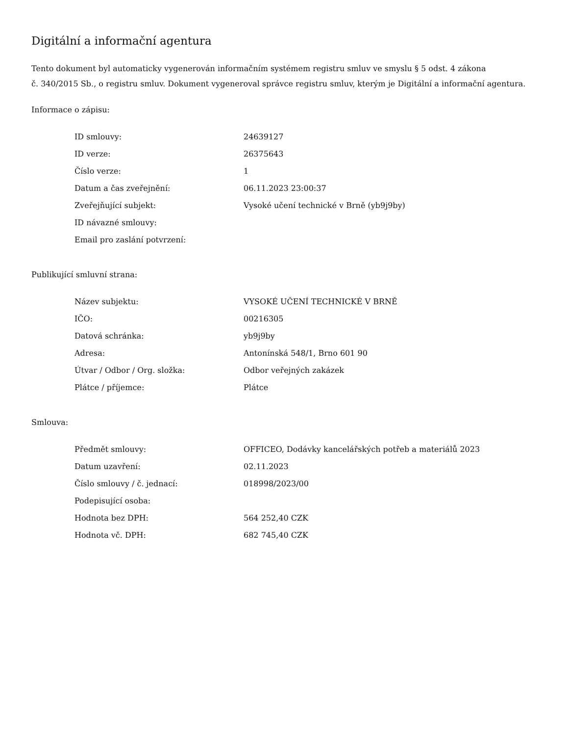Digitální a informační agentura
Tento dokument byl automaticky vygenerován informačním systémem registru smluv ve smyslu § 5 odst. 4 zákona
č. 340/2015 Sb., o registru smluv. Dokument vygeneroval správce registru smluv, kterým je Digitální a informační agentura.
Informace o zápisu:
| ID smlouvy: | 24639127 |
| ID verze: | 26375643 |
| Číslo verze: | 1 |
| Datum a čas zveřejnění: | 06.11.2023 23:00:37 |
| Zveřejňující subjekt: | Vysoké učení technické v Brně (yb9j9by) |
| ID návazné smlouvy: | |
| Email pro zaslání potvrzení: | |
Publikující smluvní strana:
| Název subjektu: | VYSOKÉ UČENÍ TECHNICKÉ V BRNĚ |
| IČO: | 00216305 |
| Datová schránka: | yb9j9by |
| Adresa: | Antonínská 548/1, Brno 601 90 |
| Útvar / Odbor / Org. složka: | Odbor veřejných zakázek |
| Plátce / příjemce: | Plátce |
Smlouva:
| Předmět smlouvy: | OFFICEO, Dodávky kancelářských potřeb a materiálů 2023 |
| Datum uzavření: | 02.11.2023 |
| Číslo smlouvy / č. jednací: | 018998/2023/00 |
| Podepisující osoba: | |
| Hodnota bez DPH: | 564 252,40 CZK |
| Hodnota vč. DPH: | 682 745,40 CZK |